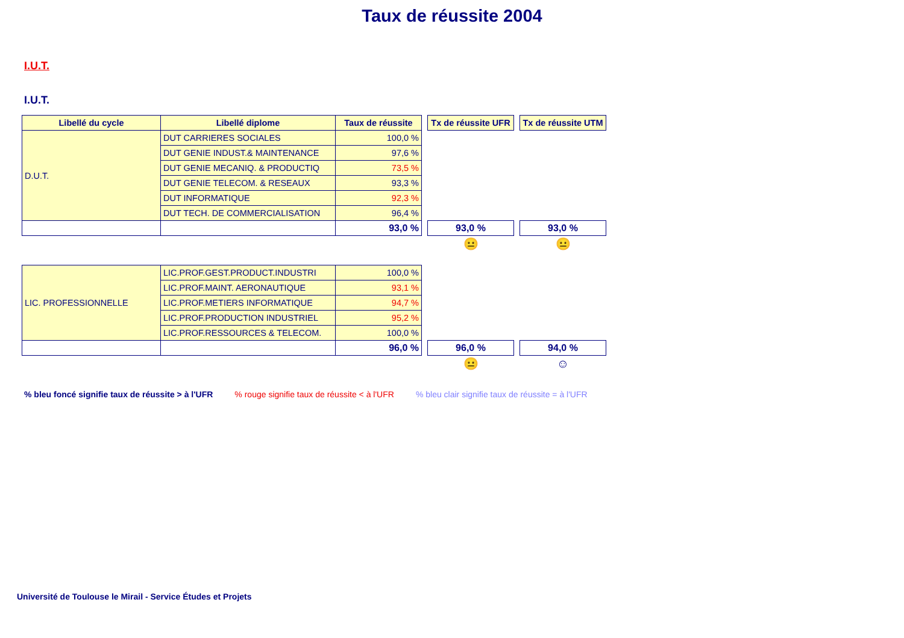Taux de réussite 2004
I.U.T.
I.U.T.
| Libellé du cycle | Libellé diplome | Taux de réussite | | Tx de réussite UFR | | Tx de réussite UTM |
| D.U.T. | DUT CARRIERES SOCIALES | 100,0 % | | | | |
| | DUT GENIE INDUST.& MAINTENANCE | 97,6 % | | | | |
| | DUT GENIE MECANIQ. & PRODUCTIQ | 73,5 % | | | | |
| | DUT GENIE TELECOM. & RESEAUX | 93,3 % | | | | |
| | DUT INFORMATIQUE | 92,3 % | | | | |
| | DUT TECH. DE COMMERCIALISATION | 96,4 % | | | | |
| | | 93,0 % | | 93,0 % | | 93,0 % |
| | | | | 😐 | | 😐 |
| LIC. PROFESSIONNELLE | LIC.PROF.GEST.PRODUCT.INDUSTRI | 100,0 % | | | | |
| | LIC.PROF.MAINT. AERONAUTIQUE | 93,1 % | | | | |
| | LIC.PROF.METIERS INFORMATIQUE | 94,7 % | | | | |
| | LIC.PROF.PRODUCTION INDUSTRIEL | 95,2 % | | | | |
| | LIC.PROF.RESSOURCES & TELECOM. | 100,0 % | | | | |
| | | 96,0 % | | 96,0 % | | 94,0 % |
| | | | | 😐 | | ☺ |
% bleu foncé signifie taux de réussite > à l'UFR % rouge signifie taux de réussite < à l'UFR % bleu clair signifie taux de réussite = à l'UFR
Université de Toulouse le Mirail - Service Études et Projets